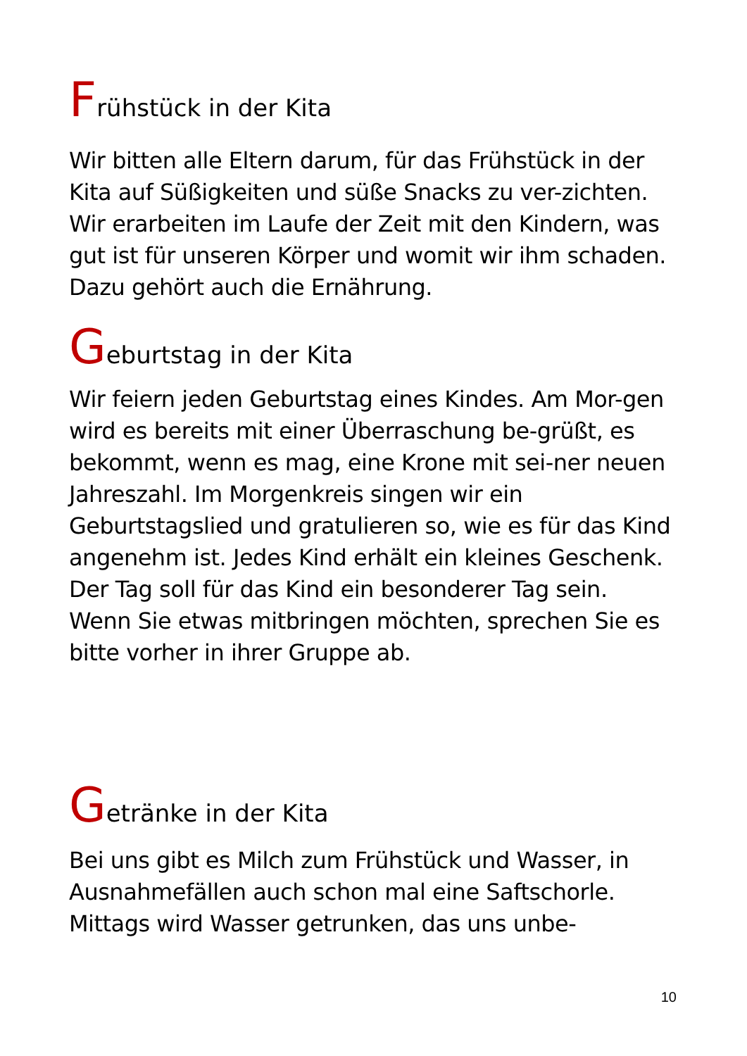Frühstück in der Kita
Wir bitten alle Eltern darum, für das Frühstück in der Kita auf Süßigkeiten und süße Snacks zu ver-zichten. Wir erarbeiten im Laufe der Zeit mit den Kindern, was gut ist für unseren Körper und womit wir ihm schaden. Dazu gehört auch die Ernährung.
Geburtstag in der Kita
Wir feiern jeden Geburtstag eines Kindes. Am Mor-gen wird es bereits mit einer Überraschung be-grüßt, es bekommt, wenn es mag, eine Krone mit sei-ner neuen Jahreszahl. Im Morgenkreis singen wir ein Geburtstagslied und gratulieren so, wie es für das Kind angenehm ist. Jedes Kind erhält ein kleines Geschenk. Der Tag soll für das Kind ein besonderer Tag sein. Wenn Sie etwas mitbringen möchten, sprechen Sie es bitte vorher in ihrer Gruppe ab.
Getränke in der Kita
Bei uns gibt es Milch zum Frühstück und Wasser, in Ausnahmefällen auch schon mal eine Saftschorle. Mittags wird Wasser getrunken, das uns unbe-
10